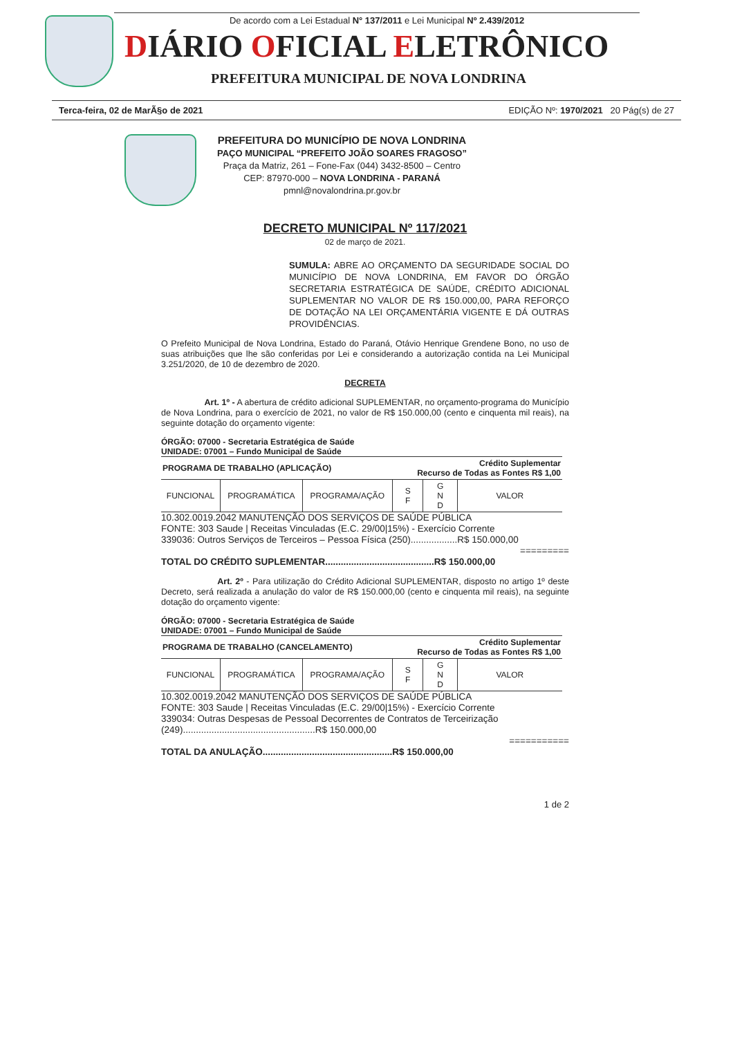De acordo com a Lei Estadual N° 137/2011 e Lei Municipal Nº 2.439/2012
DIÁRIO OFICIAL ELETRÔNICO
PREFEITURA MUNICIPAL DE NOVA LONDRINA
Terca-feira, 02 de MarÃ§o de 2021 EDIÇÃO Nº: 1970/2021 20 Pág(s) de 27
PREFEITURA DO MUNICÍPIO DE NOVA LONDRINA
PAÇO MUNICIPAL “PREFEITO JOÃO SOARES FRAGOSO”
Praça da Matriz, 261 – Fone-Fax (044) 3432-8500 – Centro
CEP: 87970-000 – NOVA LONDRINA - PARANÁ
pmnl@novalondrina.pr.gov.br
DECRETO MUNICIPAL Nº 117/2021
02 de março de 2021.
SUMULA: ABRE AO ORÇAMENTO DA SEGURIDADE SOCIAL DO MUNICÍPIO DE NOVA LONDRINA, EM FAVOR DO ÓRGÃO SECRETARIA ESTRATÉGICA DE SAÚDE, CRÉDITO ADICIONAL SUPLEMENTAR NO VALOR DE R$ 150.000,00, PARA REFORÇO DE DOTAÇÃO NA LEI ORÇAMENTÁRIA VIGENTE E DÁ OUTRAS PROVIDÊNCIAS.
O Prefeito Municipal de Nova Londrina, Estado do Paraná, Otávio Henrique Grendene Bono, no uso de suas atribuições que lhe são conferidas por Lei e considerando a autorização contida na Lei Municipal 3.251/2020, de 10 de dezembro de 2020.
DECRETA
Art. 1º - A abertura de crédito adicional SUPLEMENTAR, no orçamento-programa do Município de Nova Londrina, para o exercício de 2021, no valor de R$ 150.000,00 (cento e cinquenta mil reais), na seguinte dotação do orçamento vigente:
ÓRGÃO: 07000 - Secretaria Estratégica de Saúde
UNIDADE: 07001 – Fundo Municipal de Saúde
| PROGRAMA DE TRABALHO (APLICAÇÃO) | | | Crédito Suplementar Recurso de Todas as Fontes R$ 1,00 | | |
| FUNCIONAL | PROGRAMÁTICA | PROGRAMA/AÇÃO | S F | G N D | VALOR |
10.302.0019.2042 MANUTENÇÃO DOS SERVIÇOS DE SAÚDE PÚBLICA
FONTE: 303 Saude | Receitas Vinculadas (E.C. 29/00|15%) - Exercício Corrente
339036: Outros Serviços de Terceiros – Pessoa Física (250)..................R$ 150.000,00
=========
TOTAL DO CRÉDITO SUPLEMENTAR..........................................R$ 150.000,00
Art. 2º - Para utilização do Crédito Adicional SUPLEMENTAR, disposto no artigo 1º deste Decreto, será realizada a anulação do valor de R$ 150.000,00 (cento e cinquenta mil reais), na seguinte dotação do orçamento vigente:
ÓRGÃO: 07000 - Secretaria Estratégica de Saúde
UNIDADE: 07001 – Fundo Municipal de Saúde
| PROGRAMA DE TRABALHO (CANCELAMENTO) | | | Crédito Suplementar Recurso de Todas as Fontes R$ 1,00 | | |
| FUNCIONAL | PROGRAMÁTICA | PROGRAMA/AÇÃO | S F | G N D | VALOR |
10.302.0019.2042 MANUTENÇÃO DOS SERVIÇOS DE SAÚDE PÚBLICA
FONTE: 303 Saude | Receitas Vinculadas (E.C. 29/00|15%) - Exercício Corrente
339034: Outras Despesas de Pessoal Decorrentes de Contratos de Terceirização (249)...................................................R$ 150.000,00
===========
TOTAL DA ANULAÇÃO..................................................R$ 150.000,00
1 de 2